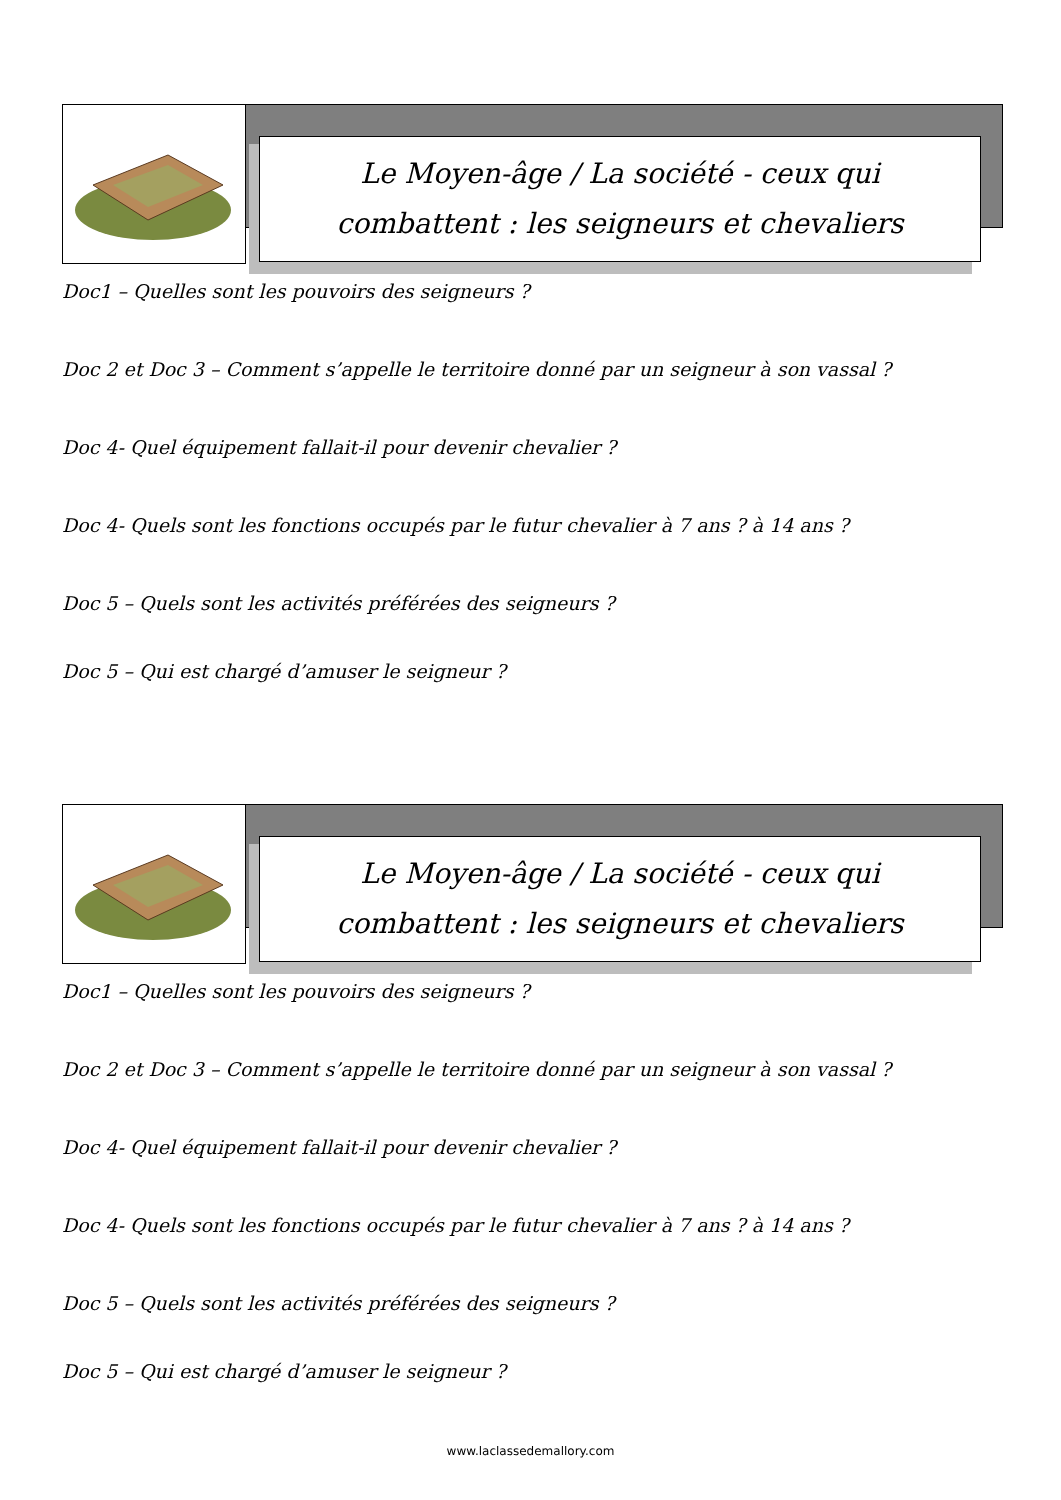Le Moyen-âge / La société - ceux qui
combattent : les seigneurs et chevaliers
Doc1 – Quelles sont les pouvoirs des seigneurs ?
Doc 2 et Doc 3 – Comment s’appelle le territoire donné par un seigneur à son vassal ?
Doc 4- Quel équipement fallait-il pour devenir chevalier ?
Doc 4- Quels sont les fonctions occupés par le futur chevalier à 7 ans ? à 14 ans ?
Doc 5 – Quels sont les activités préférées des seigneurs ?
Doc 5 – Qui est chargé d’amuser le seigneur ?
Le Moyen-âge / La société - ceux qui
combattent : les seigneurs et chevaliers
Doc1 – Quelles sont les pouvoirs des seigneurs ?
Doc 2 et Doc 3 – Comment s’appelle le territoire donné par un seigneur à son vassal ?
Doc 4- Quel équipement fallait-il pour devenir chevalier ?
Doc 4- Quels sont les fonctions occupés par le futur chevalier à 7 ans ? à 14 ans ?
Doc 5 – Quels sont les activités préférées des seigneurs ?
Doc 5 – Qui est chargé d’amuser le seigneur ?
www.laclassedemallory.com